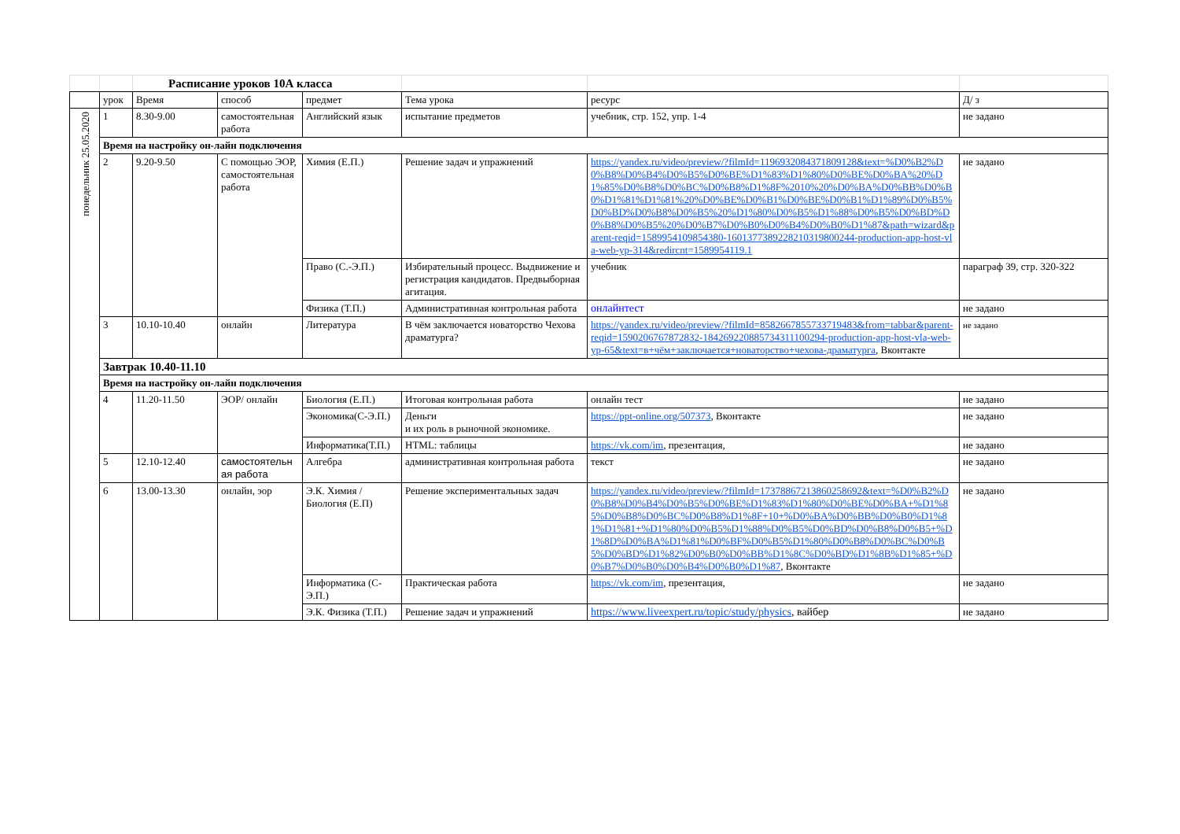| | | Расписание уроков 10А класса | | | | | |
| | урок | Время | способ | предмет | Тема урока | ресурс | Д/ з |
| понедельник 25.05.2020 | 1 | 8.30-9.00 | самостоятельная работа | Английский язык | испытание предметов | учебник, стр. 152, упр. 1-4 | не задано |
| | Время на настройку он-лайн подключения | | | | | | |
| | 2 | 9.20-9.50 | С помощью ЭОР, самостоятельная работа | Химия (Е.П.) | Решение задач и упражнений | https://yandex.ru/video/preview/?filmId=1196932084371809128&text=%D0%B2%D0%B8%D0%B4%D0%B5%D0%BE%D1%83%D1%80%D0%BE%D0%BA%20%D1%85%D0%B8%D0%BC%D0%B8%D1%8F%2010%20%D0%BA%D0%BB%D0%B0%D1%81%D1%81%20%D0%BE%D0%B1%D0%BE%D0%B1%D1%89%D0%B5%D0%BD%D0%B8%D0%B5%20%D1%80%D0%B5%D1%88%D0%B5%D0%BD%D0%B8%D0%B5%20%D0%B7%D0%B0%D0%B4%D0%B0%D1%87&path=wizard&parent-reqid=1589954109854380-1601377389228210319800244-production-app-host-vla-web-yp-314&redircnt=1589954119.1 | не задано |
| | | | | Право (С.-Э.П.) | Избирательный процесс. Выдвижение и регистрация кандидатов. Предвыборная агитация. | учебник | параграф 39, стр. 320-322 |
| | | | | Физика (Т.П.) | Административная контрольная работа | онлайнтест | не задано |
| | 3 | 10.10-10.40 | онлайн | Литература | В чём заключается новаторство Чехова драматурга? | https://yandex.ru/video/preview/?filmId=8582667855733719483&from=tabbar&parent-reqid=1590206767872832-184269220885734311100294-production-app-host-vla-web-yp-65&text=в+чём+заключается+новаторство+чехова-драматурга , Вконтакте | не задано |
| | Завтрак 10.40-11.10 | | | | | | |
| | Время на настройку он-лайн подключения | | | | | | |
| | 4 | 11.20-11.50 | ЭОР/ онлайн | Биология (Е.П.) | Итоговая контрольная работа | онлайн тест | не задано |
| | | | | Экономика(С-Э.П.) | Деньги и их роль в рыночной экономике. | https://ppt-online.org/507373 , Вконтакте | не задано |
| | | | | Информатика(Т.П.) | HTML: таблицы | https://vk.com/im , презентация, | не задано |
| | 5 | 12.10-12.40 | самостоятельн ая работа | Алгебра | административная контрольная работа | текст | не задано |
| | 6 | 13.00-13.30 | онлайн, эор | Э.К. Химия /Биология (Е.П) | Решение экспериментальных задач | https://yandex.ru/video/preview/?filmId=17378867213860258692&text=%D0%B2%D0%B8%D0%B4%D0%B5%D0%BE%D1%83%D1%80%D0%BE%D0%BA+%D1%85%D0%B8%D0%BC%D0%B8%D1%8F+10+%D0%BA%D0%BB%D0%B0%D1%81%D1%81+%D1%80%D0%B5%D1%88%D0%B5%D0%BD%D0%B8%D0%B5+%D1%8D%D0%BA%D1%81%D0%BF%D0%B5%D1%80%D0%B8%D0%BC%D0%B5%D0%BD%D1%82%D0%B0%D0%BB%D1%8C%D0%BD%D1%8B%D1%85+%D0%B7%D0%B0%D0%B4%D0%B0%D1%87 , Вконтакте | не задано |
| | | | | Информатика (С-Э.П.) | Практическая работа | https://vk.com/im , презентация, | не задано |
| | | | | Э.К. Физика (Т.П.) | Решение задач и упражнений | https://www.liveexpert.ru/topic/study/physics , вайбер | не задано |